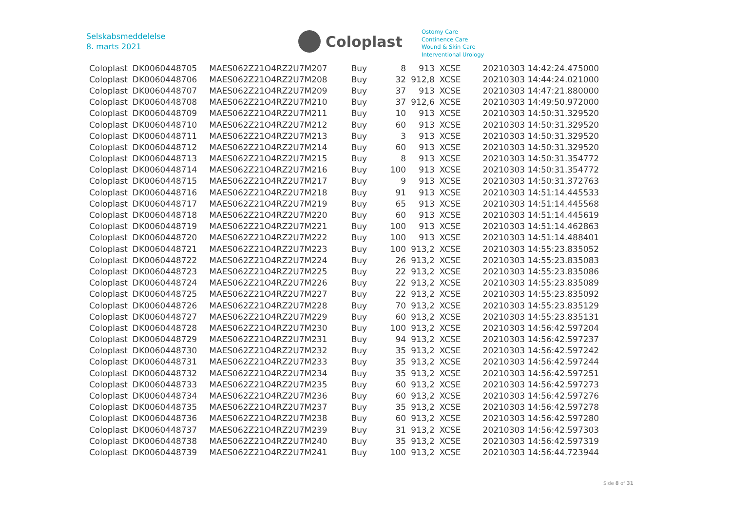Selskabsmeddelelse
8. marts 2021
Coloplast
Ostomy Care
Continence Care
Wound & Skin Care
Interventional Urology
| Coloplast | DK0060448705 | MAES062Z21O4RZ2U7M207 | Buy | 8 | 913 | XCSE | 20210303 14:42:24.475000 |
| Coloplast | DK0060448706 | MAES062Z21O4RZ2U7M208 | Buy | 32 | 912,8 | XCSE | 20210303 14:44:24.021000 |
| Coloplast | DK0060448707 | MAES062Z21O4RZ2U7M209 | Buy | 37 | 913 | XCSE | 20210303 14:47:21.880000 |
| Coloplast | DK0060448708 | MAES062Z21O4RZ2U7M210 | Buy | 37 | 912,6 | XCSE | 20210303 14:49:50.972000 |
| Coloplast | DK0060448709 | MAES062Z21O4RZ2U7M211 | Buy | 10 | 913 | XCSE | 20210303 14:50:31.329520 |
| Coloplast | DK0060448710 | MAES062Z21O4RZ2U7M212 | Buy | 60 | 913 | XCSE | 20210303 14:50:31.329520 |
| Coloplast | DK0060448711 | MAES062Z21O4RZ2U7M213 | Buy | 3 | 913 | XCSE | 20210303 14:50:31.329520 |
| Coloplast | DK0060448712 | MAES062Z21O4RZ2U7M214 | Buy | 60 | 913 | XCSE | 20210303 14:50:31.329520 |
| Coloplast | DK0060448713 | MAES062Z21O4RZ2U7M215 | Buy | 8 | 913 | XCSE | 20210303 14:50:31.354772 |
| Coloplast | DK0060448714 | MAES062Z21O4RZ2U7M216 | Buy | 100 | 913 | XCSE | 20210303 14:50:31.354772 |
| Coloplast | DK0060448715 | MAES062Z21O4RZ2U7M217 | Buy | 9 | 913 | XCSE | 20210303 14:50:31.372763 |
| Coloplast | DK0060448716 | MAES062Z21O4RZ2U7M218 | Buy | 91 | 913 | XCSE | 20210303 14:51:14.445533 |
| Coloplast | DK0060448717 | MAES062Z21O4RZ2U7M219 | Buy | 65 | 913 | XCSE | 20210303 14:51:14.445568 |
| Coloplast | DK0060448718 | MAES062Z21O4RZ2U7M220 | Buy | 60 | 913 | XCSE | 20210303 14:51:14.445619 |
| Coloplast | DK0060448719 | MAES062Z21O4RZ2U7M221 | Buy | 100 | 913 | XCSE | 20210303 14:51:14.462863 |
| Coloplast | DK0060448720 | MAES062Z21O4RZ2U7M222 | Buy | 100 | 913 | XCSE | 20210303 14:51:14.488401 |
| Coloplast | DK0060448721 | MAES062Z21O4RZ2U7M223 | Buy | 100 | 913,2 | XCSE | 20210303 14:55:23.835052 |
| Coloplast | DK0060448722 | MAES062Z21O4RZ2U7M224 | Buy | 26 | 913,2 | XCSE | 20210303 14:55:23.835083 |
| Coloplast | DK0060448723 | MAES062Z21O4RZ2U7M225 | Buy | 22 | 913,2 | XCSE | 20210303 14:55:23.835086 |
| Coloplast | DK0060448724 | MAES062Z21O4RZ2U7M226 | Buy | 22 | 913,2 | XCSE | 20210303 14:55:23.835089 |
| Coloplast | DK0060448725 | MAES062Z21O4RZ2U7M227 | Buy | 22 | 913,2 | XCSE | 20210303 14:55:23.835092 |
| Coloplast | DK0060448726 | MAES062Z21O4RZ2U7M228 | Buy | 70 | 913,2 | XCSE | 20210303 14:55:23.835129 |
| Coloplast | DK0060448727 | MAES062Z21O4RZ2U7M229 | Buy | 60 | 913,2 | XCSE | 20210303 14:55:23.835131 |
| Coloplast | DK0060448728 | MAES062Z21O4RZ2U7M230 | Buy | 100 | 913,2 | XCSE | 20210303 14:56:42.597204 |
| Coloplast | DK0060448729 | MAES062Z21O4RZ2U7M231 | Buy | 94 | 913,2 | XCSE | 20210303 14:56:42.597237 |
| Coloplast | DK0060448730 | MAES062Z21O4RZ2U7M232 | Buy | 35 | 913,2 | XCSE | 20210303 14:56:42.597242 |
| Coloplast | DK0060448731 | MAES062Z21O4RZ2U7M233 | Buy | 35 | 913,2 | XCSE | 20210303 14:56:42.597244 |
| Coloplast | DK0060448732 | MAES062Z21O4RZ2U7M234 | Buy | 35 | 913,2 | XCSE | 20210303 14:56:42.597251 |
| Coloplast | DK0060448733 | MAES062Z21O4RZ2U7M235 | Buy | 60 | 913,2 | XCSE | 20210303 14:56:42.597273 |
| Coloplast | DK0060448734 | MAES062Z21O4RZ2U7M236 | Buy | 60 | 913,2 | XCSE | 20210303 14:56:42.597276 |
| Coloplast | DK0060448735 | MAES062Z21O4RZ2U7M237 | Buy | 35 | 913,2 | XCSE | 20210303 14:56:42.597278 |
| Coloplast | DK0060448736 | MAES062Z21O4RZ2U7M238 | Buy | 60 | 913,2 | XCSE | 20210303 14:56:42.597280 |
| Coloplast | DK0060448737 | MAES062Z21O4RZ2U7M239 | Buy | 31 | 913,2 | XCSE | 20210303 14:56:42.597303 |
| Coloplast | DK0060448738 | MAES062Z21O4RZ2U7M240 | Buy | 35 | 913,2 | XCSE | 20210303 14:56:42.597319 |
| Coloplast | DK0060448739 | MAES062Z21O4RZ2U7M241 | Buy | 100 | 913,2 | XCSE | 20210303 14:56:44.723944 |
Side 8 of 31